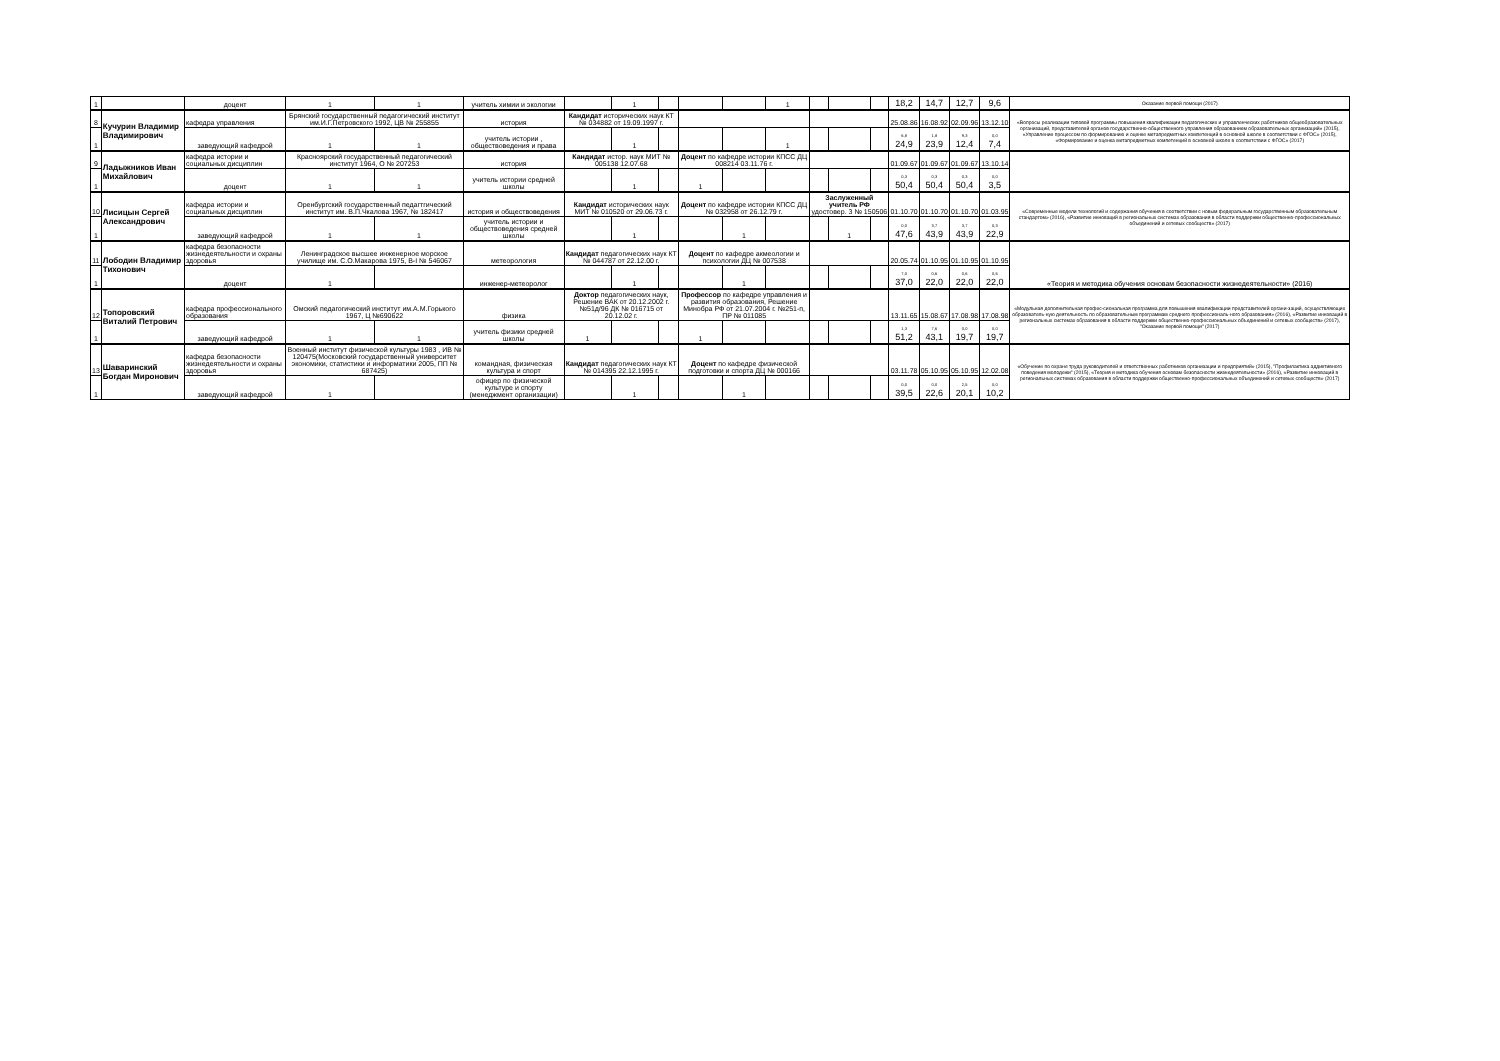| 1 | | доцент | 1 | 1 | учитель химии и экологии | | 1 | | | | 1 | | | | 18,2 | 14,7 | 12,7 | 9,6 | Оказание первой помощи (2017) |
| 8 | Кучурин Владимир Владимирович | кафедра управления | Брянский государственный педагогический институт им.И.Г.Петровского 1992, ЦВ № 255855 | | история | Кандидат исторических наук КТ № 034882 от 19.09.1997 г. | | | | | | | | | 25.08.86 | 16.08.92 | 02.09.96 | 13.12.10 | «Вопросы реализации типовой программы повышения квалификации педагогических и управленческих работников общеобразовательных организаций, представителей органов государственно-общественного управления образованием образовательных организаций» (2015), «Управление процессом по формированию и оценке метапредметных компетенций в основной школе в соответствии с ФГОС» (2015), «Формирование и оценка метапредметных компетенций в основной школе в соответствии с ФГОС» (2017) |
| 1 | | заведующий кафедрой | 1 | 1 | учитель истории , обществоведения и права | | 1 | | | | 1 | | | | 6,8 24,9 | 1,8 23,9 | 9,3 12,4 | 0,0 7,4 | |
| 9 | Ладыжников Иван Михайлович | кафедра истории и социальных дисциплин | Красноярский государственный педагогический институт 1964, О № 207253 | | история | Кандидат истор. наук МИТ № 005138 12.07.68 | | | Доцент по кафедре истории КПСС ДЦ 008214 03.11.76 г. | | | | | | 01.09.67 | 01.09.67 | 01.09.67 | 13.10.14 | |
| 1 | | доцент | 1 | 1 | учитель истории средней школы | | 1 | | 1 | | | | | | 0,3 50,4 | 0,3 50,4 | 0,3 50,4 | 0,0 3,5 | |
| 10 | Лисицын Сергей Александрович | кафедра истории и социальных дисциплин | Оренбургский государственный педагтгический институт им. В.П.Чкалова 1967, № 182417 | | история и обществоведения | Кандидат исторических наук МИТ № 010520 от 29.06.73 г. | | | Доцент по кафедре истории КПСС ДЦ № 032958 от 26.12.79 г. | | | Заслуженный учитель РФ удостовер. 3 № 150506 | | | 01.10.70 | 01.10.70 | 01.10.70 | 01.03.95 | «Современные модели технологий и содержания обучения в соответствии с новым федеральным государственным образовательным стандартом» (2016), «Развитие инноваций в региональных системах образования в области поддержки общественно-профессиональных объединений и сетевых сообществ» (2017) |
| 1 | | заведующий кафедрой | 1 | 1 | учитель истории и обществоведения средней школы | | 1 | | | 1 | | | 1 | | 0,0 47,6 | 3,7 43,9 | 3,7 43,9 | 0,3 22,9 | |
| 11 | Лободин Владимир Тихонович | кафедра безопасности жизнедеятельности и охраны здоровья | Ленинградское высшее инженерное морское училище им. С.О.Макарова 1975, В-I № 546067 | | метеорология | Кандидат педагогических наук КТ № 044787 от 22.12.00 г. | | | Доцент по кафедре акмеологии и психологии ДЦ № 007538 | | | | | | 20.05.74 | 01.10.95 | 01.10.95 | 01.10.95 | «Теория и методика обучения основам безопасности жизнедеятельности» (2016) |
| 1 | | доцент | 1 | | инженер-метеоролог | | 1 | | | 1 | | | | | 7,0 37,0 | 0,6 22,0 | 0,6 22,0 | 0,6 22,0 | |
| 12 | Топоровский Виталий Петрович | кафедра профессионального образования | Омский педагогический институт им.А.М.Горького 1967, Ц №690622 | | физика | Доктор педагогических наук, Решение ВАК от 20.12.2002 г. №51д/96 ДК № 016715 от 20.12.02 г. | | | Профессор по кафедре управления и развития образования, Решение Минобра РФ от 21.07.2004 г. №251-п, ПР № 011085 | | | | | | 13.11.65 | 15.08.67 | 17.08.98 | 17.08.98 | «Модульная дополнительная профес-сиональная программа для повышения квалификации представителей органи-заций, осуществляющих образователь-ную деятельность по образовательным программам среднего профессиональ-ного образования» (2016), «Развитие инноваций в региональных системах образования в области поддержки общественно-профессиональных объединений и сетевых сообществ» (2017), "Оказание первой помощи" (2017) |
| 1 | | заведующий кафедрой | 1 | 1 | учитель физики средней школы | 1 | | | 1 | | | | | | 1,3 51,2 | 7,6 43,1 | 0,0 19,7 | 0,0 19,7 | |
| 13 | Шаваринский Богдан Миронович | кафедра безопасности жизнедеятельности и охраны здоровья | Военный институт физической культуры 1983 , ИВ № 120475(Московский государственный университет экономики, статистики и информатики 2005, ПП № 687425) | | командная, физическая культура и спорт | Кандидат педагогических наук КТ № 014395 22.12.1995 г. | | | Доцент по кафедре физической подготовки и спорта ДЦ № 000166 | | | | | | 03.11.78 | 05.10.95 | 05.10.95 | 12.02.08 | «Обучение по охране труда руководителей и ответственных работников организации и предприятий» (2015), "Профилактика аддиктивного поведения молодежи" (2015), «Теория и методика обучения основам безопасности жизнедеятельности» (2016), «Развитие инноваций в региональных системах образования в области поддержки общественно-профессиональных объединений и сетевых сообществ» (2017) |
| 1 | | заведующий кафедрой | 1 | | офицер по физической культуре и спорту (менеджмент организации) | | 1 | | | 1 | | | | | 0,0 39,5 | 0,0 22,6 | 2,5 20,1 | 0,0 10,2 | |